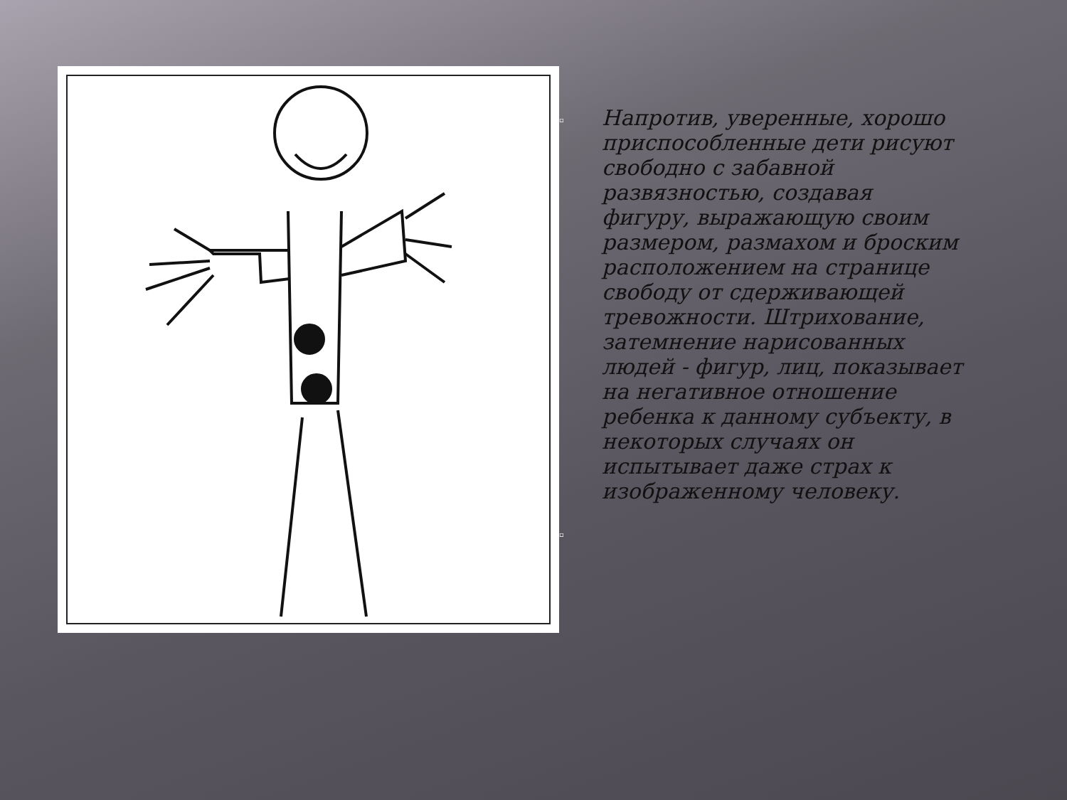▫
▫
Напротив, уверенные, хорошо приспособленные дети рисуют свободно с забавной развязностью, создавая фигуру, выражающую своим размером, размахом и броским расположением на странице свободу от сдерживающей тревожности. Штрихование, затемнение нарисованных людей - фигур, лиц, показывает на негативное отношение ребенка к данному субъекту, в некоторых случаях он испытывает даже страх к изображенному человеку.